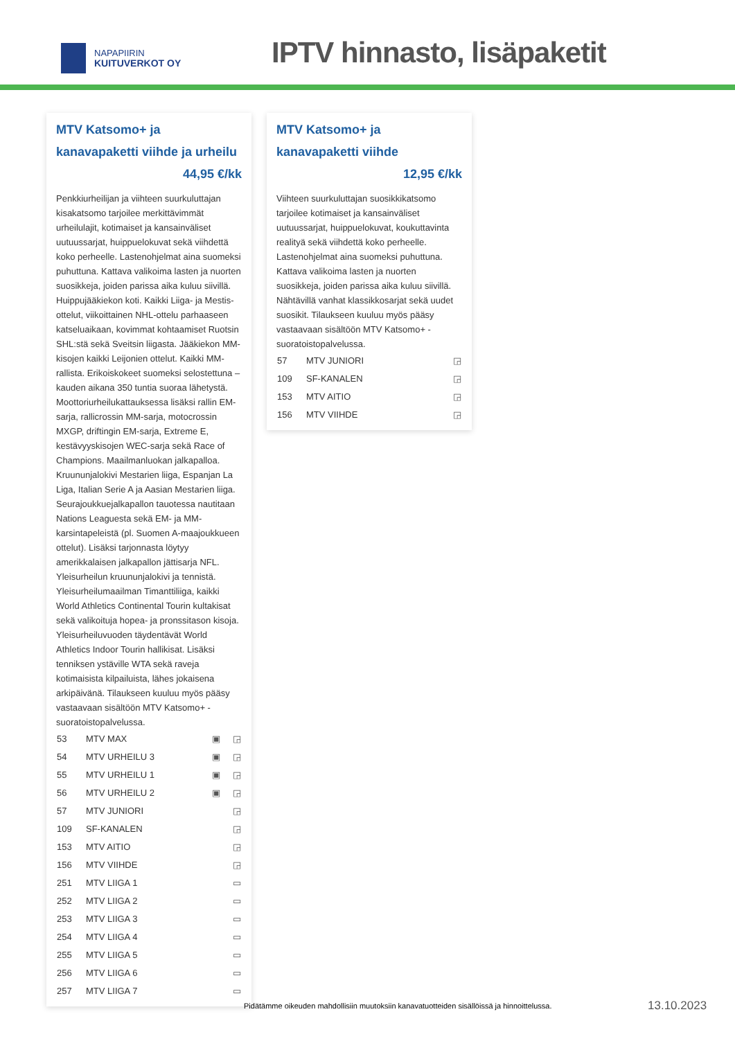NAPAPIIRIN
KUITUVERKOT OY
IPTV hinnasto, lisäpaketit
MTV Katsomo+ ja kanavapaketti viihde ja urheilu
44,95 €/kk
Penkkiurheilijan ja viihteen suurkuluttajan kisakatsomo tarjoilee merkittävimmät urheilulajit, kotimaiset ja kansainväliset uutuussarjat, huippuelokuvat sekä viihdettä koko perheelle. Lastenohjelmat aina suomeksi puhuttuna. Kattava valikoima lasten ja nuorten suosikkeja, joiden parissa aika kuluu siivillä. Huippujääkiekon koti. Kaikki Liiga- ja Mestis-ottelut, viikoittainen NHL-ottelu parhaaseen katseluaikaan, kovimmat kohtaamiset Ruotsin SHL:stä sekä Sveitsin liigasta. Jääkiekon MM-kisojen kaikki Leijonien ottelut. Kaikki MM-rallista. Erikoiskokeet suomeksi selostettuna – kauden aikana 350 tuntia suoraa lähetystä. Moottoriurheilukattauksessa lisäksi rallin EM-sarja, rallicrossin MM-sarja, motocrossin MXGP, driftingin EM-sarja, Extreme E, kestävyyskisojen WEC-sarja sekä Race of Champions. Maailmanluokan jalkapalloa. Kruununjalokivi Mestarien liiga, Espanjan La Liga, Italian Serie A ja Aasian Mestarien liiga. Seurajoukkuejalkapallon tauotessa nautitaan Nations Leaguesta sekä EM- ja MM-karsintapeleistä (pl. Suomen A-maajoukkueen ottelut). Lisäksi tarjonnasta löytyy amerikkalaisen jalkapallon jättisarja NFL. Yleisurheilun kruununjalokivi ja tennistä. Yleisurheilumaailman Timanttiliiga, kaikki World Athletics Continental Tourin kultakisat sekä valikoituja hopea- ja pronssitason kisoja. Yleisurheiluvuoden täydentävät World Athletics Indoor Tourin hallikisat. Lisäksi tenniksen ystäville WTA sekä raveja kotimaisista kilpailuista, lähes jokaisena arkipäivänä. Tilaukseen kuuluu myös pääsy vastaavaan sisältöön MTV Katsomo+ -suoratoistopalvelussa.
| 53 | MTV MAX | ▣ | ◲ |
| 54 | MTV URHEILU 3 | ▣ | ◲ |
| 55 | MTV URHEILU 1 | ▣ | ◲ |
| 56 | MTV URHEILU 2 | ▣ | ◲ |
| 57 | MTV JUNIORI | | ◲ |
| 109 | SF-KANALEN | | ◲ |
| 153 | MTV AITIO | | ◲ |
| 156 | MTV VIIHDE | | ◲ |
| 251 | MTV LIIGA 1 | | ▭ |
| 252 | MTV LIIGA 2 | | ▭ |
| 253 | MTV LIIGA 3 | | ▭ |
| 254 | MTV LIIGA 4 | | ▭ |
| 255 | MTV LIIGA 5 | | ▭ |
| 256 | MTV LIIGA 6 | | ▭ |
| 257 | MTV LIIGA 7 | | ▭ |
MTV Katsomo+ ja kanavapaketti viihde
12,95 €/kk
Viihteen suurkuluttajan suosikkikatsomo tarjoilee kotimaiset ja kansainväliset uutuussarjat, huippuelokuvat, koukuttavinta realityä sekä viihdettä koko perheelle. Lastenohjelmat aina suomeksi puhuttuna. Kattava valikoima lasten ja nuorten suosikkeja, joiden parissa aika kuluu siivillä. Nähtävillä vanhat klassikkosarjat sekä uudet suosikit. Tilaukseen kuuluu myös pääsy vastaavaan sisältöön MTV Katsomo+ -suoratoistopalvelussa.
| 57 | MTV JUNIORI | ◲ |
| 109 | SF-KANALEN | ◲ |
| 153 | MTV AITIO | ◲ |
| 156 | MTV VIIHDE | ◲ |
Pidätämme oikeuden mahdollisiin muutoksiin kanavatuotteiden sisällöissä ja hinnoittelussa.
13.10.2023